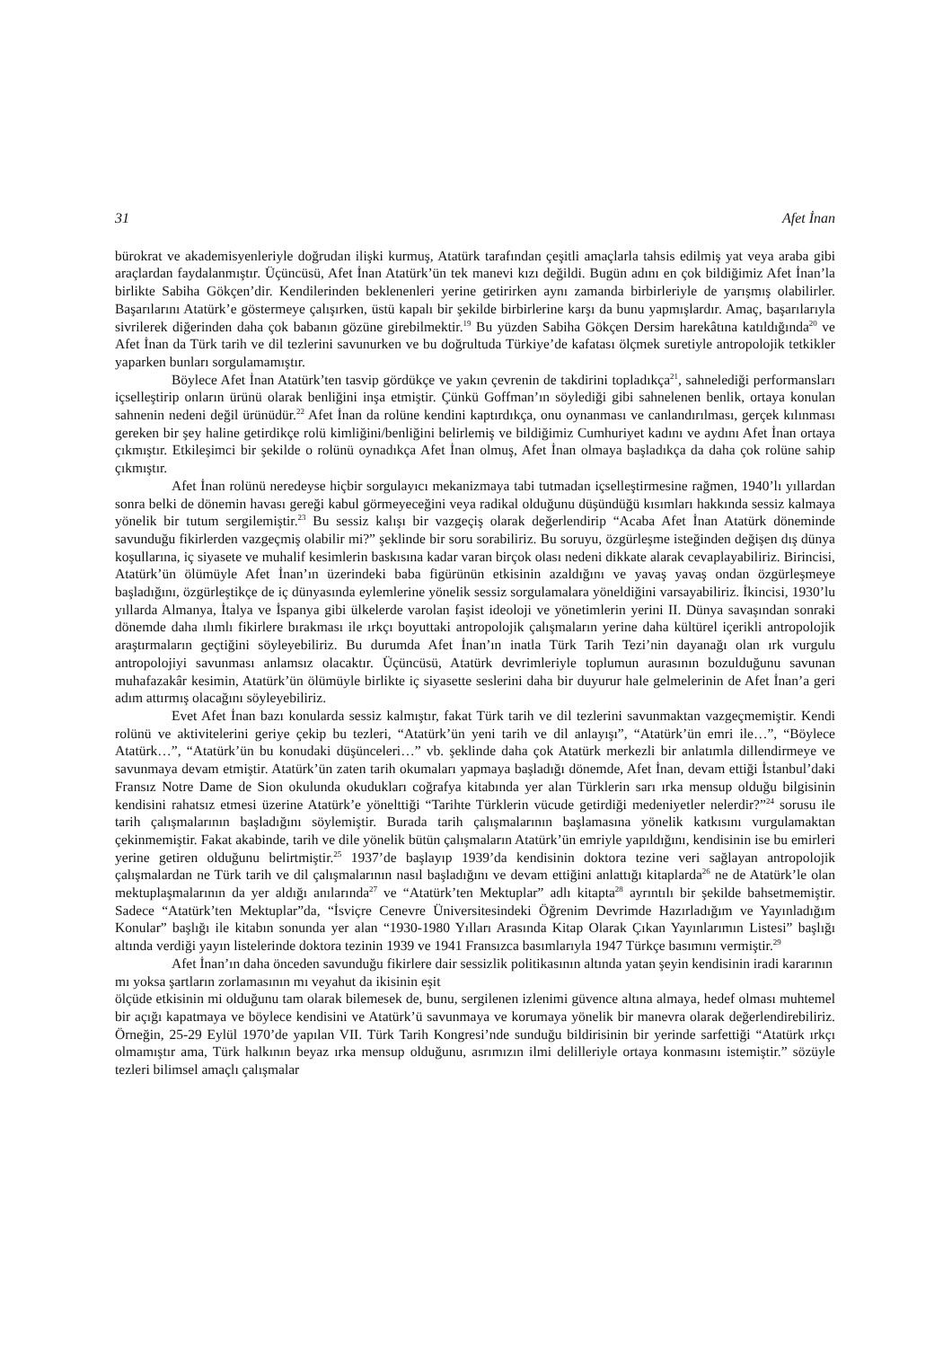31 Afet İnan
bürokrat ve akademisyenleriyle doğrudan ilişki kurmuş, Atatürk tarafından çeşitli amaçlarla tahsis edilmiş yat veya araba gibi araçlardan faydalanmıştır. Üçüncüsü, Afet İnan Atatürk’ün tek manevi kızı değildi. Bugün adını en çok bildiğimiz Afet İnan’la birlikte Sabiha Gökçen’dir. Kendilerinden beklenenleri yerine getirirken aynı zamanda birbirleriyle de yarışmış olabilirler. Başarılarını Atatürk’e göstermeye çalışırken, üstü kapalı bir şekilde birbirlerine karşı da bunu yapmışlardır. Amaç, başarılarıyla sivrilerek diğerinden daha çok babanın gözüne girebilmektir.<sup>19</sup> Bu yüzden Sabiha Gökçen Dersim harekâtına katıldığında<sup>20</sup> ve Afet İnan da Türk tarih ve dil tezlerini savunurken ve bu doğrultuda Türkiye’de kafatası ölçmek suretiyle antropolojik tetkikler yaparken bunları sorgulamamıştır.
Böylece Afet İnan Atatürk’ten tasvip gördükçe ve yakın çevrenin de takdirini topladıkça<sup>21</sup>, sahnelediği performansları içselleştirip onların ürünü olarak benliğini inşa etmiştir. Çünkü Goffman’ın söylediği gibi sahnelenen benlik, ortaya konulan sahnenin nedeni değil ürünüdür.<sup>22</sup> Afet İnan da rolüne kendini kaptırdıkça, onu oynanması ve canlandırılması, gerçek kılınması gereken bir şey haline getirdikçe rolü kimliğini/benliğini belirlemiş ve bildiğimiz Cumhuriyet kadını ve aydını Afet İnan ortaya çıkmıştır. Etkileşimci bir şekilde o rolünü oynadıkça Afet İnan olmuş, Afet İnan olmaya başladıkça da daha çok rolüne sahip çıkmıştır.
Afet İnan rolünü neredeyse hiçbir sorgulayıcı mekanizmaya tabi tutmadan içselleştirmesine rağmen, 1940’lı yıllardan sonra belki de dönemin havası gereği kabul görmeyeceğini veya radikal olduğunu düşündüğü kısımları hakkında sessiz kalmaya yönelik bir tutum sergilemiştir.<sup>23</sup> Bu sessiz kalışı bir vazgeçiş olarak değerlendirip “Acaba Afet İnan Atatürk döneminde savunduğu fikirlerden vazgeçmiş olabilir mi?” şeklinde bir soru sorabiliriz. Bu soruyu, özgürleşme isteğinden değişen dış dünya koşullarına, iç siyasete ve muhalif kesimlerin baskısına kadar varan birçok olası nedeni dikkate alarak cevaplayabiliriz. Birincisi, Atatürk’ün ölümüyle Afet İnan’ın üzerindeki baba figürünün etkisinin azaldığını ve yavaş yavaş ondan özgürleşmeye başladığını, özgürleştikçe de iç dünyasında eylemlerine yönelik sessiz sorgulamalara yöneldiğini varsayabiliriz. İkincisi, 1930’lu yıllarda Almanya, İtalya ve İspanya gibi ülkelerde varolan faşist ideoloji ve yönetimlerin yerini II. Dünya savaşından sonraki dönemde daha ılımlı fikirlere bırakması ile ırkçı boyuttaki antropolojik çalışmaların yerine daha kültürel içerikli antropolojik araştırmaların geçtiğini söyleyebiliriz. Bu durumda Afet İnan’ın inatla Türk Tarih Tezi’nin dayanağı olan ırk vurgulu antropolojiyi savunması anlamsız olacaktır. Üçüncüsü, Atatürk devrimleriyle toplumun aurasının bozulduğunu savunan muhafazakâr kesimin, Atatürk’ün ölümüyle birlikte iç siyasette seslerini daha bir duyurur hale gelmelerinin de Afet İnan’a geri adım attırmış olacağını söyleyebiliriz.
Evet Afet İnan bazı konularda sessiz kalmıştır, fakat Türk tarih ve dil tezlerini savunmaktan vazgeçmemiştir. Kendi rolünü ve aktivitelerini geriye çekip bu tezleri, “Atatürk’ün yeni tarih ve dil anlayışı”, “Atatürk’ün emri ile…”, “Böylece Atatürk…”, “Atatürk’ün bu konudaki düşünceleri…” vb. şeklinde daha çok Atatürk merkezli bir anlatımla dillendirmeye ve savunmaya devam etmiştir. Atatürk’ün zaten tarih okumaları yapmaya başladığı dönemde, Afet İnan, devam ettiği İstanbul’daki Fransız Notre Dame de Sion okulunda okudukları coğrafya kitabında yer alan Türklerin sarı ırka mensup olduğu bilgisinin kendisini rahatsız etmesi üzerine Atatürk’e yönelttiği “Tarihte Türklerin vücude getirdiği medeniyetler nelerdir?”<sup>24</sup> sorusu ile tarih çalışmalarının başladığını söylemiştir. Burada tarih çalışmalarının başlamasına yönelik katkısını vurgulamaktan çekinmemiştir. Fakat akabinde, tarih ve dile yönelik bütün çalışmaların Atatürk’ün emriyle yapıldığını, kendisinin ise bu emirleri yerine getiren olduğunu belirtmiştir.<sup>25</sup> 1937’de başlayıp 1939’da kendisinin doktora tezine veri sağlayan antropolojik çalışmalardan ne Türk tarih ve dil çalışmalarının nasıl başladığını ve devam ettiğini anlattığı kitaplarda<sup>26</sup> ne de Atatürk’le olan mektuplaşmalarının da yer aldığı anılarında<sup>27</sup> ve “Atatürk’ten Mektuplar” adlı kitapta<sup>28</sup> ayrıntılı bir şekilde bahsetmemiştir. Sadece “Atatürk’ten Mektuplar”da, “İsviçre Cenevre Üniversitesindeki Öğrenim Devrimde Hazırladığım ve Yayınladığım Konular” başlığı ile kitabın sonunda yer alan “1930-1980 Yılları Arasında Kitap Olarak Çıkan Yayınlarımın Listesi” başlığı altında verdiği yayın listelerinde doktora tezinin 1939 ve 1941 Fransızca basımlarıyla 1947 Türkçe basımını vermiştir.<sup>29</sup>
Afet İnan’ın daha önceden savunduğu fikirlere dair sessizlik politikasının altında yatan şeyin kendisinin iradi kararının mı yoksa şartların zorlamasının mı veyahut da ikisinin eşit
ölçüde etkisinin mi olduğunu tam olarak bilemesek de, bunu, sergilenen izlenimi güvence altına almaya, hedef olması muhtemel bir açığı kapatmaya ve böylece kendisini ve Atatürk’ü savunmaya ve korumaya yönelik bir manevra olarak değerlendirebiliriz. Örneğin, 25-29 Eylül 1970’de yapılan VII. Türk Tarih Kongresi’nde sunduğu bildirisinin bir yerinde sarfettiği “Atatürk ırkçı olmamıştır ama, Türk halkının beyaz ırka mensup olduğunu, asrımızın ilmi delilleriyle ortaya konmasını istemiştir.” sözüyle tezleri bilimsel amaçlı çalışmalar